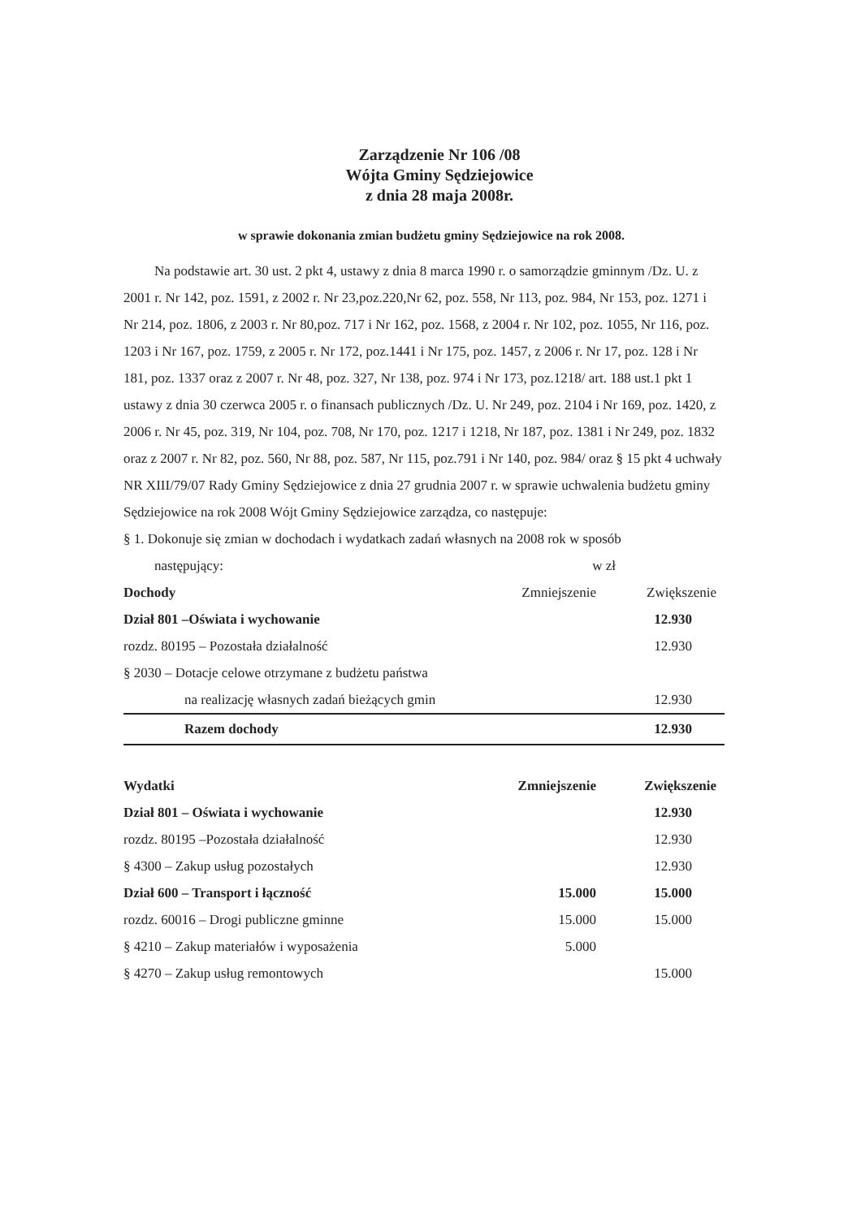Zarządzenie Nr 106 /08
Wójta Gminy Sędziejowice
z dnia 28 maja 2008r.
w sprawie dokonania zmian budżetu gminy Sędziejowice na rok 2008.
Na podstawie art. 30 ust. 2 pkt 4, ustawy z dnia 8 marca 1990 r. o samorządzie gminnym /Dz. U. z 2001 r. Nr 142, poz. 1591, z 2002 r. Nr 23,poz.220,Nr 62, poz. 558, Nr 113, poz. 984, Nr 153, poz. 1271 i Nr 214, poz. 1806, z 2003 r. Nr 80,poz. 717 i Nr 162, poz. 1568, z 2004 r. Nr 102, poz. 1055, Nr 116, poz. 1203 i Nr 167, poz. 1759, z 2005 r. Nr 172, poz.1441 i Nr 175, poz. 1457, z 2006 r. Nr 17, poz. 128 i Nr 181, poz. 1337 oraz z 2007 r. Nr 48, poz. 327, Nr 138, poz. 974 i Nr 173, poz.1218/ art. 188 ust.1 pkt 1 ustawy z dnia 30 czerwca 2005 r. o finansach publicznych /Dz. U. Nr 249, poz. 2104 i Nr 169, poz. 1420, z 2006 r. Nr 45, poz. 319, Nr 104, poz. 708, Nr 170, poz. 1217 i 1218, Nr 187, poz. 1381 i Nr 249, poz. 1832 oraz z 2007 r. Nr 82, poz. 560, Nr 88, poz. 587, Nr 115, poz.791 i Nr 140, poz. 984/ oraz § 15 pkt 4 uchwały NR XIII/79/07 Rady Gminy Sędziejowice z dnia 27 grudnia 2007 r. w sprawie uchwalenia budżetu gminy Sędziejowice na rok 2008 Wójt Gminy Sędziejowice zarządza, co następuje:
§ 1. Dokonuje się zmian w dochodach i wydatkach zadań własnych na 2008 rok w sposób
następujący: w zł
| Dochody | Zmniejszenie | Zwiększenie |
| --- | --- | --- |
| Dział 801 –Oświata i wychowanie | | 12.930 |
| rozdz. 80195 – Pozostała działalność | | 12.930 |
| § 2030 – Dotacje celowe otrzymane z budżetu państwa | | |
| na realizację własnych zadań bieżących gmin | | 12.930 |
| Razem dochody | | 12.930 |
| Wydatki | Zmniejszenie | Zwiększenie |
| Dział 801 – Oświata i wychowanie | | 12.930 |
| rozdz. 80195 –Pozostała działalność | | 12.930 |
| § 4300 – Zakup usług pozostałych | | 12.930 |
| Dział 600 – Transport i łączność | 15.000 | 15.000 |
| rozdz. 60016 – Drogi publiczne gminne | 15.000 | 15.000 |
| § 4210 – Zakup materiałów i wyposażenia | 5.000 | |
| § 4270 – Zakup usług remontowych | | 15.000 |